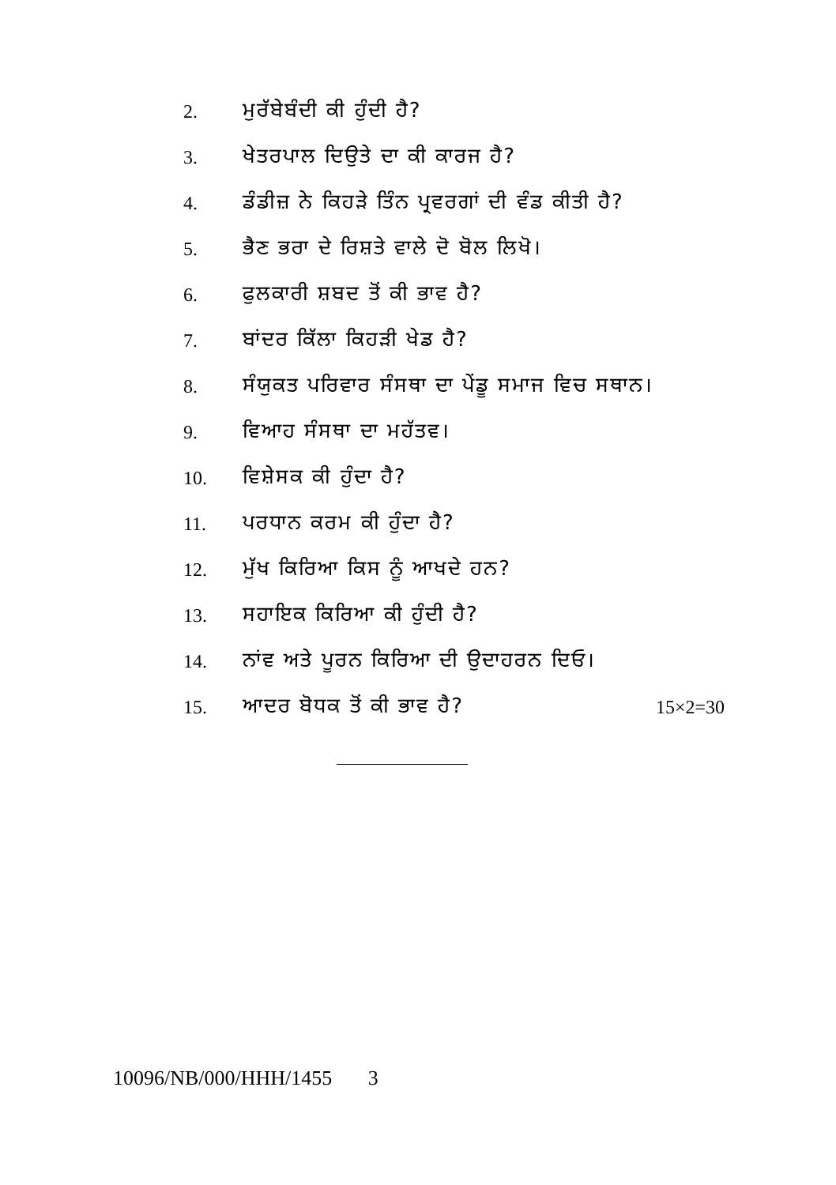2. ਮੁਰੱਬੇਬੰਦੀ ਕੀ ਹੁੰਦੀ ਹੈ?
3. ਖੇਤਰਪਾਲ ਦਿਉਤੇ ਦਾ ਕੀ ਕਾਰਜ ਹੈ?
4. ਡੰਡੀਜ਼ ਨੇ ਕਿਹੜੇ ਤਿੰਨ ਪ੍ਰਵਰਗਾਂ ਦੀ ਵੰਡ ਕੀਤੀ ਹੈ?
5. ਭੈਣ ਭਰਾ ਦੇ ਰਿਸ਼ਤੇ ਵਾਲੇ ਦੋ ਬੋਲ ਲਿਖੋ।
6. ਫੁਲਕਾਰੀ ਸ਼ਬਦ ਤੋਂ ਕੀ ਭਾਵ ਹੈ?
7. ਬਾਂਦਰ ਕਿੱਲਾ ਕਿਹੜੀ ਖੇਡ ਹੈ?
8. ਸੰਯੁਕਤ ਪਰਿਵਾਰ ਸੰਸਥਾ ਦਾ ਪੇਂਡੂ ਸਮਾਜ ਵਿਚ ਸਥਾਨ।
9. ਵਿਆਹ ਸੰਸਥਾ ਦਾ ਮਹੱਤਵ।
10. ਵਿਸ਼ੇਸਕ ਕੀ ਹੁੰਦਾ ਹੈ?
11. ਪਰਧਾਨ ਕਰਮ ਕੀ ਹੁੰਦਾ ਹੈ?
12. ਮੁੱਖ ਕਿਰਿਆ ਕਿਸ ਨੂੰ ਆਖਦੇ ਹਨ?
13. ਸਹਾਇਕ ਕਿਰਿਆ ਕੀ ਹੁੰਦੀ ਹੈ?
14. ਨਾਂਵ ਅਤੇ ਪੂਰਨ ਕਿਰਿਆ ਦੀ ਉਦਾਹਰਨ ਦਿਓ।
15. ਆਦਰ ਬੋਧਕ ਤੋਂ ਕੀ ਭਾਵ ਹੈ? 15×2=30
10096/NB/000/HHH/1455 3